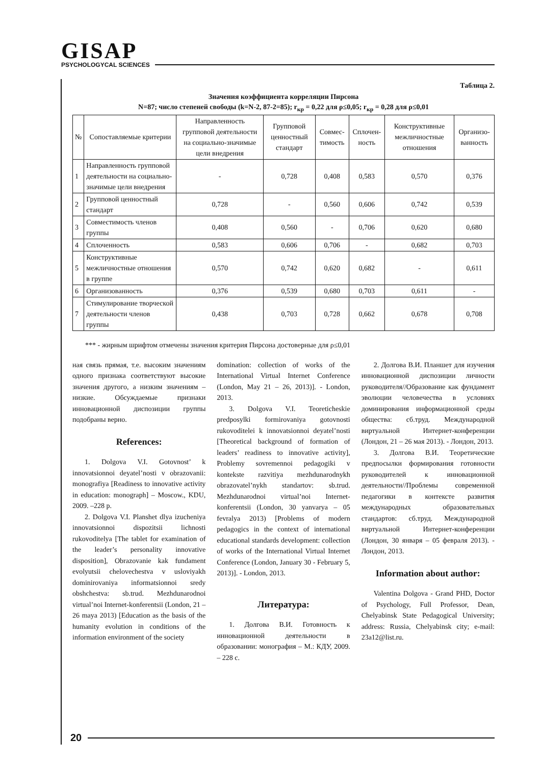GISAP
PSYCHOLOGYCAL SCIENCES
Таблица 2.
Значения коэффициента корреляции Пирсона
N=87; число степеней свободы (k=N-2, 87-2=85); r<sub>кр</sub> = 0,22 для ρ≤0,05; r<sub>кр</sub> = 0,28 для ρ≤0,01
| № | Сопоставляемые критерии | Направленность групповой деятельности на социально-значимые цели внедрения | Групповой ценностный стандарт | Совмес-тимость | Сплочен-ность | Конструктивные межличностные отношения | Организо-ванность |
| --- | --- | --- | --- | --- | --- | --- | --- |
| 1 | Направленность групповой деятельности на социально-значимые цели внедрения | - | 0,728 | 0,408 | 0,583 | 0,570 | 0,376 |
| 2 | Групповой ценностный стандарт | 0,728 | - | 0,560 | 0,606 | 0,742 | 0,539 |
| 3 | Совместимость членов группы | 0,408 | 0,560 | - | 0,706 | 0,620 | 0,680 |
| 4 | Сплоченность | 0,583 | 0,606 | 0,706 | - | 0,682 | 0,703 |
| 5 | Конструктивные межличностные отношения в группе | 0,570 | 0,742 | 0,620 | 0,682 | - | 0,611 |
| 6 | Организованность | 0,376 | 0,539 | 0,680 | 0,703 | 0,611 | - |
| 7 | Стимулирование творческой деятельности членов группы | 0,438 | 0,703 | 0,728 | 0,662 | 0,678 | 0,708 |
*** - жирным шрифтом отмечены значения критерия Пирсона достоверные для ρ≤0,01
ная связь прямая, т.е. высоким значениям одного признака соответствуют высокие значения другого, а низким значениям – низкие. Обсуждаемые признаки инновационной диспозиции группы подобраны верно.
References:
1. Dolgova V.I. Gotovnost’ k innovatsionnoi deyatel’nosti v obrazovanii: monografiya [Readiness to innovative activity in education: monograph] – Moscow., KDU, 2009. –228 p.
2. Dolgova V.I. Planshet dlya izucheniya innovatsionnoi dispozitsii lichnosti rukovoditelya [The tablet for examination of the leader’s personality innovative disposition], Obrazovanie kak fundament evolyutsii chelovechestva v usloviyakh dominirovaniya informatsionnoi sredy obshchestva: sb.trud. Mezhdunarodnoi virtual’noi Internet-konferentsii (London, 21 – 26 maya 2013) [Education as the basis of the humanity evolution in conditions of the information environment of the society
domination: collection of works of the International Virtual Internet Conference (London, May 21 – 26, 2013)]. - London, 2013.
3. Dolgova V.I. Teoreticheskie predposylki formirovaniya gotovnosti rukovoditelei k innovatsionnoi deyatel’nosti [Theoretical background of formation of leaders’ readiness to innovative activity], Problemy sovremennoi pedagogiki v kontekste razvitiya mezhdunarodnykh obrazovatel’nykh standartov: sb.trud. Mezhdunarodnoi virtual’noi Internet-konferentsii (London, 30 yanvarya – 05 fevralya 2013) [Problems of modern pedagogics in the context of international educational standards development: collection of works of the International Virtual Internet Conference (London, January 30 - February 5, 2013)]. - London, 2013.
Литература:
1. Долгова В.И. Готовность к инновационной деятельности в образовании: монография – М.: КДУ, 2009. – 228 с.
2. Долгова В.И. Планшет для изучения инновационной диспозиции личности руководителя//Образование как фундамент эволюции человечества в условиях доминирования информационной среды общества: сб.труд. Международной виртуальной Интернет-конференции (Лондон, 21 – 26 мая 2013). - Лондон, 2013.
3. Долгова В.И. Теоретические предпосылки формирования готовности руководителей к инновационной деятельности//Проблемы современной педагогики в контексте развития международных образовательных стандартов: сб.труд. Международной виртуальной Интернет-конференции (Лондон, 30 января – 05 февраля 2013). - Лондон, 2013.
Information about author:
Valentina Dolgova - Grand PHD, Doctor of Psychology, Full Professor, Dean, Chelyabinsk State Pedagogical University; address: Russia, Chelyabinsk city; e-mail: 23a12@list.ru.
20